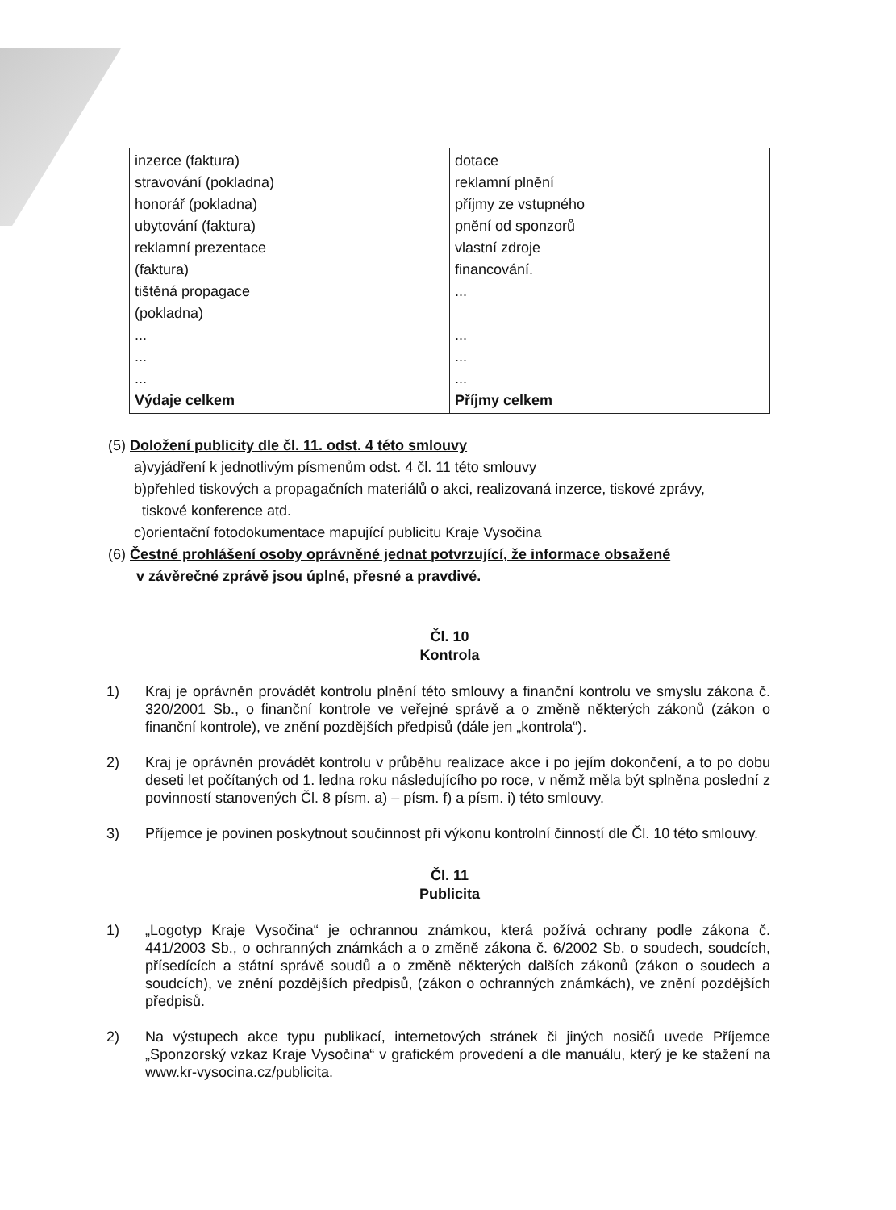| inzerce (faktura) stravování (pokladna) honorář (pokladna) ubytování (faktura) reklamní prezentace (faktura) tištěná propagace (pokladna) ... ... ... Výdaje celkem | dotace reklamní plnění příjmy ze vstupného pnění od sponzorů vlastní zdroje financování. ... ... ... ... Příjmy celkem |
(5) Doložení publicity dle čl. 11. odst. 4 této smlouvy
a)vyjádření k jednotlivým písmenům odst. 4 čl. 11 této smlouvy
b)přehled tiskových a propagačních materiálů o akci, realizovaná inzerce, tiskové zprávy,
tiskové konference atd.
c)orientační fotodokumentace mapující publicitu Kraje Vysočina
(6) Čestné prohlášení osoby oprávněné jednat potvrzující, že informace obsažené
v závěrečné zprávě jsou úplné, přesné a pravdivé.
Čl. 10
Kontrola
1) Kraj je oprávněn provádět kontrolu plnění této smlouvy a finanční kontrolu ve smyslu zákona č. 320/2001 Sb., o finanční kontrole ve veřejné správě a o změně některých zákonů (zákon o finanční kontrole), ve znění pozdějších předpisů (dále jen „kontrola“).
2) Kraj je oprávněn provádět kontrolu v průběhu realizace akce i po jejím dokončení, a to po dobu deseti let počítaných od 1. ledna roku následujícího po roce, v němž měla být splněna poslední z povinností stanovených Čl. 8 písm. a) – písm. f) a písm. i) této smlouvy.
3) Příjemce je povinen poskytnout součinnost při výkonu kontrolní činností dle Čl. 10 této smlouvy.
Čl. 11
Publicita
1) „Logotyp Kraje Vysočina“ je ochrannou známkou, která požívá ochrany podle zákona č. 441/2003 Sb., o ochranných známkách a o změně zákona č. 6/2002 Sb. o soudech, soudcích, přísedících a státní správě soudů a o změně některých dalších zákonů (zákon o soudech a soudcích), ve znění pozdějších předpisů, (zákon o ochranných známkách), ve znění pozdějších předpisů.
2) Na výstupech akce typu publikací, internetových stránek či jiných nosičů uvede Příjemce „Sponzorský vzkaz Kraje Vysočina“ v grafickém provedení a dle manuálu, který je ke stažení na www.kr-vysocina.cz/publicita.